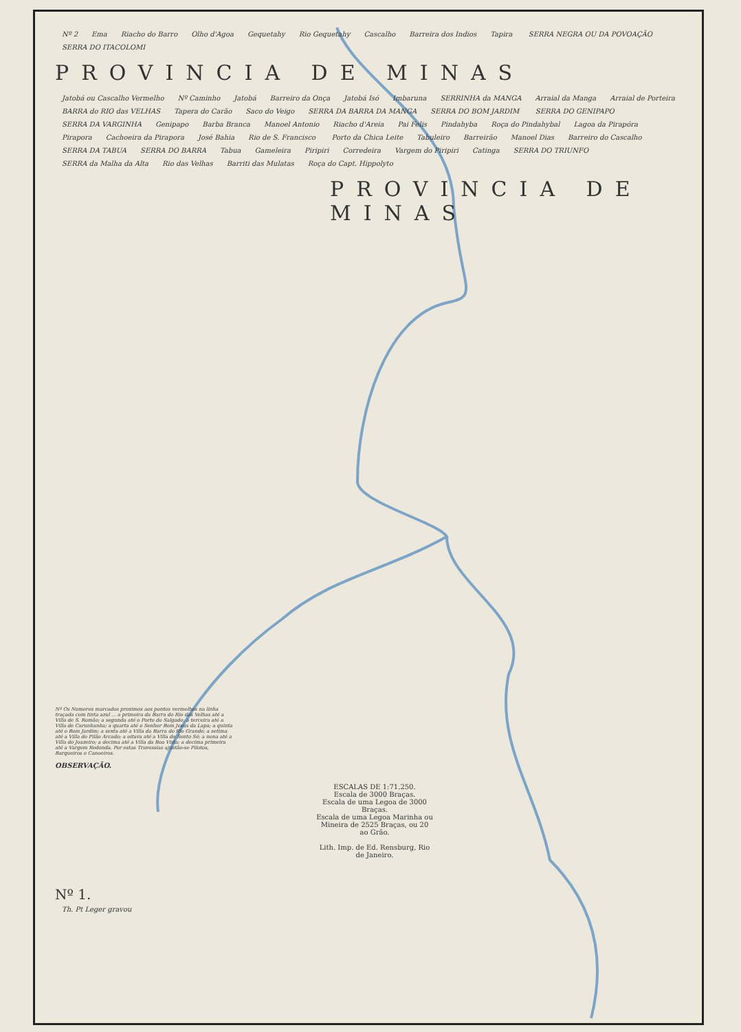Nº 2 Ema Riacho do Barro Olho d'Agoa Gequetahy Rio Gequetahy Cascalho Barreira dos Indios Tapira SERRA NEGRA OU DA POVOAÇÃO SERRA DO ITACOLOMI
PROVINCIA DE MINAS
Jatobá ou Cascalho Vermelho Nº Caminho Jatobá Barreiro da Onça Jatobá Isó Imbaruna SERRINHA da MANGA Arraial da Manga Arraial de Porteira BARRA do RIO das VELHAS Tapera do Carão Saco do Veigo SERRA DA BARRA DA MANGA SERRA DO BOM JARDIM SERRA DO GENIPAPO SERRA DA VARGINHA Genipapo Barba Branca Manoel Antonio Riacho d'Areia Pai Felis Pindahyba Roça do Pindahybal Lagoa da Pirapóra Pirapora Cachoeira da Pirapora José Bahia Rio de S. Francisco Porto da Chica Leite Tabuleiro Barreirão Manoel Dias Barreiro do Cascalho SERRA DA TABUA SERRA DO BARRA Tabua Gameleira Piripiri Corredeira Vargem do Piripiri Catinga SERRA DO TRIUNFO SERRA da Malha da Alta Rio das Velhas Barriti das Mulatas Roça do Capt. Hippolyto
PROVINCIA DE MINAS
Nº Os Numeros marcados proximos aos pontos vermelhos na linha traçada com tinta azul ... a primeira da Barra do Rio das Velhas até a Villa de S. Romão; a segunda até o Porto do Salgado; a terceira até a Villa de Carunhanha; a quarta até o Senhor Bom Jesus da Lapa; a quinta até o Bom Jardim; a sexta até a Villa da Barra do Rio Grande; a setima até a Villa do Pilão Arcado; a oitava até a Villa de Sento Sé; a nona até a Villa do Joazeiro; a decima até a Villa da Boa Vista; a decima primeira até a Vargem Redonda. Por estas Travessias ajustão-se Pilotos, Barqueiros e Canoeiros.
OBSERVAÇÃO.
ESCALAS DE 1:71.250.
Escala de 3000 Braças.
Escala de uma Legoa de 3000 Braças.
Escala de uma Legoa Marinha ou Mineira de 2525 Braças, ou 20 ao Grão.
Lith. Imp. de Ed. Rensburg, Rio de Janeiro.
Nº 1.
Th. Pt Leger gravou